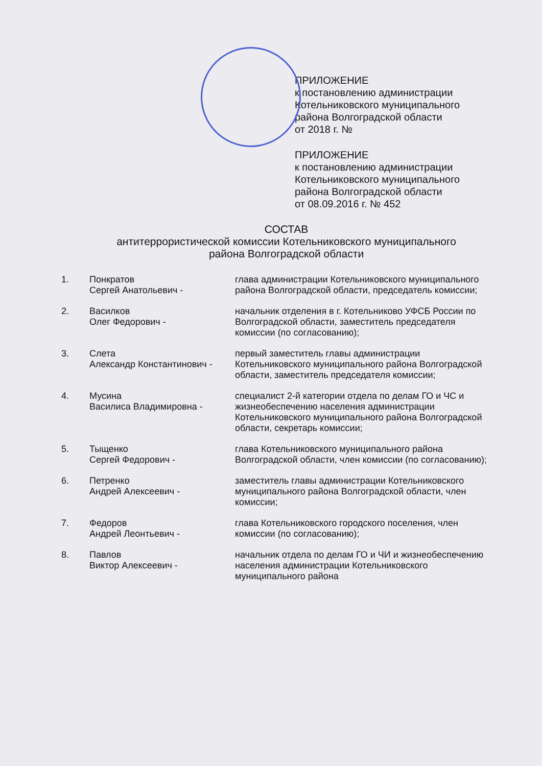ПРИЛОЖЕНИЕ
к постановлению администрации
Котельниковского муниципального
района Волгоградской области
от 2018 г. №
ПРИЛОЖЕНИЕ
к постановлению администрации
Котельниковского муниципального
района Волгоградской области
от 08.09.2016 г. № 452
СОСТАВ
антитеррористической комиссии Котельниковского муниципального
района Волгоградской области
| 1. | Понкратов Сергей Анатольевич - | глава администрации Котельниковского муниципального района Волгоградской области, председатель комиссии; |
| 2. | Василков Олег Федорович - | начальник отделения в г. Котельниково УФСБ России по Волгоградской области, заместитель председателя комиссии (по согласованию); |
| 3. | Слета Александр Константинович - | первый заместитель главы администрации Котельниковского муниципального района Волгоградской области, заместитель председателя комиссии; |
| 4. | Мусина Василиса Владимировна - | специалист 2-й категории отдела по делам ГО и ЧС и жизнеобеспечению населения администрации Котельниковского муниципального района Волгоградской области, секретарь комиссии; |
| 5. | Тыщенко Сергей Федорович - | глава Котельниковского муниципального района Волгоградской области, член комиссии (по согласованию); |
| 6. | Петренко Андрей Алексеевич - | заместитель главы администрации Котельниковского муниципального района Волгоградской области, член комиссии; |
| 7. | Федоров Андрей Леонтьевич - | глава Котельниковского городского поселения, член комиссии (по согласованию); |
| 8. | Павлов Виктор Алексеевич - | начальник отдела по делам ГО и ЧИ и жизнеобеспечению населения администрации Котельниковского муниципального района |